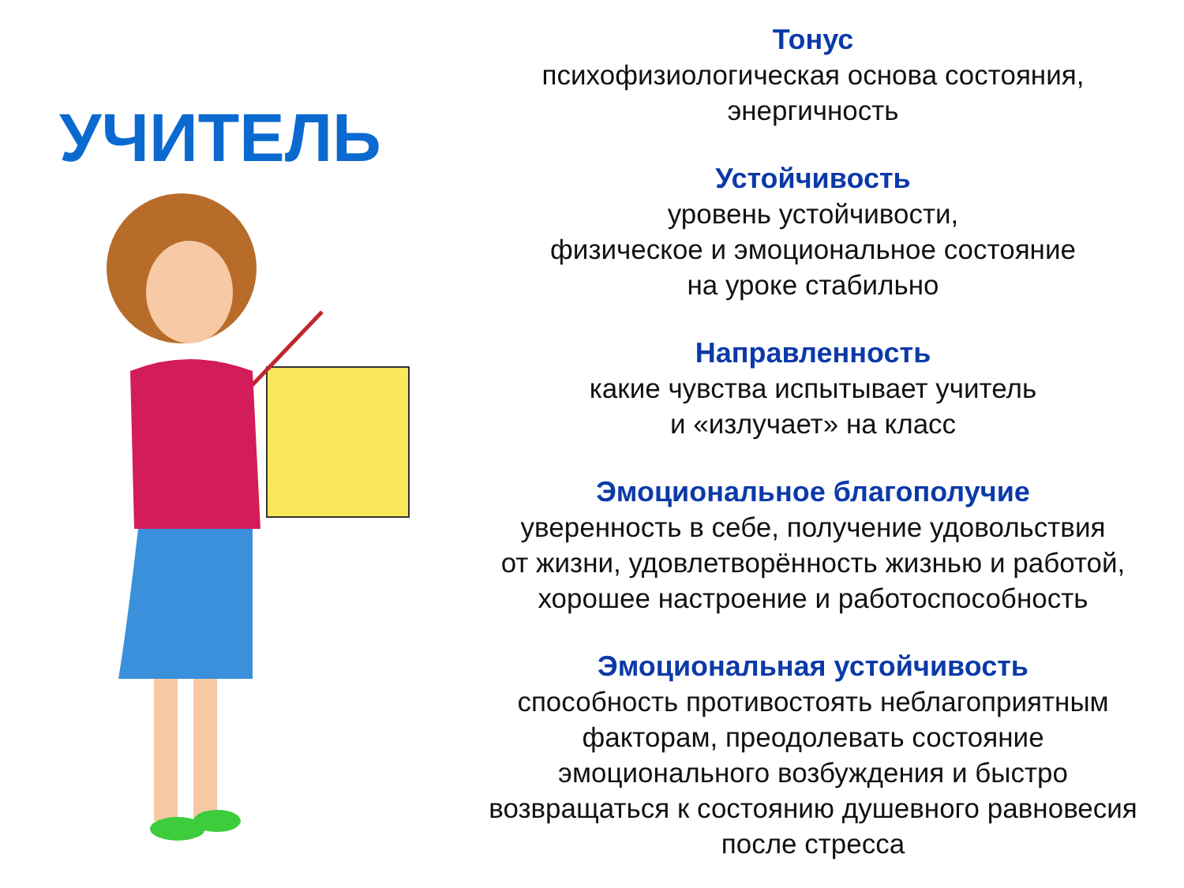УЧИТЕЛЬ
Тонус
психофизиологическая основа состояния,
энергичность
Устойчивость
уровень устойчивости,
физическое и эмоциональное состояние
на уроке стабильно
Направленность
какие чувства испытывает учитель
и «излучает» на класс
Эмоциональное благополучие
уверенность в себе, получение удовольствия
от жизни, удовлетворённость жизнью и работой,
хорошее настроение и работоспособность
Эмоциональная устойчивость
способность противостоять неблагоприятным
факторам, преодолевать состояние
эмоционального возбуждения и быстро
возвращаться к состоянию душевного равновесия
после стресса